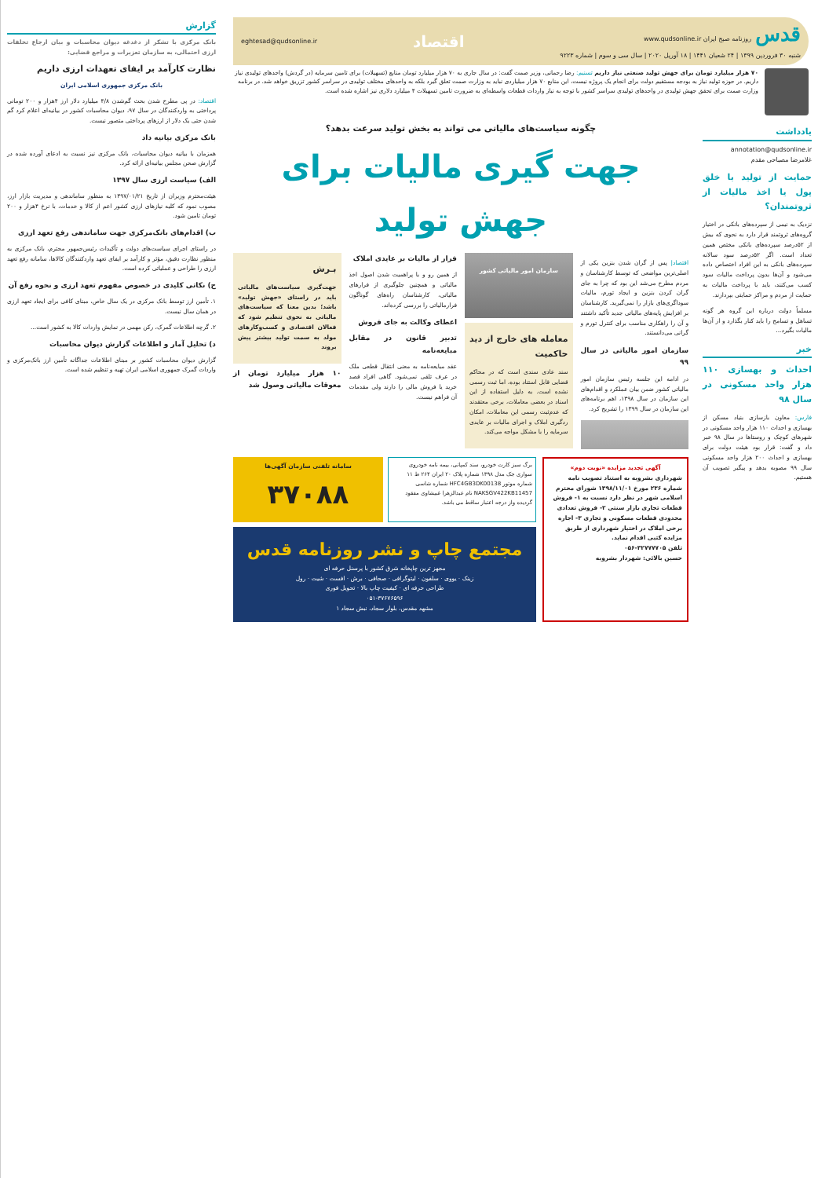قدس روزنامه صبح ایران www.qudsonline.ir
شنبه ۳۰ فروردین ۱۳۹۹ | ۲۴ شعبان ۱۴۴۱ | ۱۸ آوریل ۲۰۲۰ | سال سی و سوم | شماره ۹۲۲۳
اقتصاد
eghtesad@qudsonline.ir
۷۰ هزار میلیارد تومان برای جهش تولید صنعتی نیاز داریم تسنیم: رضا رحمانی، وزیر صمت گفت: در سال جاری به ۷۰ هزار میلیارد تومان منابع (تسهیلات) برای تامین سرمایه (در گردش) واحدهای تولیدی نیاز داریم. در حوزه تولید نیاز به بودجه مستقیم دولت برای انجام یک پروژه نیست، این منابع ۷۰ هزار میلیاردی نباید به وزارت صمت تعلق گیرد بلکه به واحدهای مختلف تولیدی در سراسر کشور تزریق خواهد شد. در برنامه وزارت صمت برای تحقق جهش تولیدی در واحدهای تولیدی سراسر کشور با توجه به نیاز واردات قطعات واسطه‌ای به ضرورت تامین تسهیلات ۴ میلیارد دلاری نیز اشاره شده است.
یادداشت
annotation@qudsonline.ir
غلامرضا مصباحی مقدم
حمایت از تولید با خلق پول یا اخذ مالیات از ثروتمندان؟
نزدیک به نیمی از سپرده‌های بانکی در اختیار گروه‌های ثروتمند قرار دارد به نحوی که بیش از ۵۲درصد سپرده‌های بانکی مختص همین تعداد است. اگر ۵۲درصد سود سالانه سپرده‌های بانکی به این افراد اختصاص داده می‌شود و آن‌ها بدون پرداخت مالیات سود کسب می‌کنند، باید با پرداخت مالیات به حمایت از مردم و مراکز حمایتی بپردازند.
مسلماً دولت درباره این گروه هر گونه تساهل و تسامح را باید کنار بگذارد و از آن‌ها مالیات بگیرد...
خبر
احداث و بهسازی ۱۱۰ هزار واحد مسکونی در سال ۹۸
فارس: معاون بازسازی بنیاد مسکن از بهسازی و احداث ۱۱۰ هزار واحد مسکونی در شهرهای کوچک و روستاها در سال ۹۸ خبر داد و گفت: قرار بود هیئت دولت برای بهسازی و احداث ۲۰۰ هزار واحد مسکونی سال ۹۹ مصوبه بدهد و پیگیر تصویب آن هستیم.
چگونه سیاست‌های مالیاتی می تواند به بخش تولید سرعت بدهد؟
جهت گیری مالیات برای جهش تولید
اقتصاد| پس از گران شدن بنزین یکی از اصلی‌ترین مواضعی که توسط کارشناسان و مردم مطرح می‌شد این بود که چرا به جای گران کردن بنزین و ایجاد تورم، مالیات سوداگری‌های بازار را نمی‌گیرید. کارشناسان بر افزایش پایه‌های مالیاتی جدید تأکید داشتند و آن را راهکاری مناسب برای کنترل تورم و گرانی می‌دانستند.
سازمان امور مالیاتی در سال ۹۹
در ادامه این جلسه رئیس سازمان امور مالیاتی کشور ضمن بیان عملکرد و اقدام‌های این سازمان در سال ۱۳۹۸، اهم برنامه‌های این سازمان در سال ۱۳۹۹ را تشریح کرد.
سازمان امور مالیاتی کشور
معامله های خارج از دید حاکمیت
سند عادی سندی است که در محاکم قضایی قابل استناد بوده، اما ثبت رسمی نشده است. به دلیل استفاده از این اسناد در بعضی معاملات، برخی معتقدند که عدم‌ثبت رسمی این معاملات، امکان ردگیری املاک و اجرای مالیات بر عایدی سرمایه را با مشکل مواجه می‌کند.
فرار از مالیات بر عایدی املاک
از همین رو و با پراهمیت شدن اصول اخذ مالیاتی و همچنین جلوگیری از فرارهای مالیاتی، کارشناسان راه‌های گوناگون فرارمالیاتی را بررسی کرده‌اند.
اعطای وکالت به جای فروش
تدبیر قانون در مقابل مبایعه‌نامه
عقد مبایعه‌نامه به معنی انتقال قطعی ملک در عرف تلقی نمی‌شود. گاهی افراد قصد خرید یا فروش مالی را دارند ولی مقدمات آن فراهم نیست.
بـرش
جهت‌گیری سیاست‌های مالیاتی باید در راستای «جهش تولید» باشد؛ بدین معنا که سیاست‌های مالیاتی به نحوی تنظیم شود که فعالان اقتصادی و کسب‌وکارهای مولد به سمت تولید بیشتر پیش بروند
۱۰ هزار میلیارد تومان از معوقات مالیاتی وصول شد
آگهی تجدید مزایده «نوبت دوم»
شهرداری بشرویه به استناد تصویب نامه شماره ۲۳۶ مورخ ۱۳۹۸/۱۱/۰۱ شورای محترم اسلامی شهر در نظر دارد نسبت به ۱- فروش قطعات تجاری بازار سنتی ۲- فروش تعدادی محدودی قطعات مسکونی و تجاری ۳- اجاره برخی املاک در اختیار شهرداری از طریق مزایده کتبی اقدام نماید.
تلفن ۳۲۷۷۷۷۰۵-۰۵۶
حسین بالائی: شهردار بشرویه
برگ سبز کارت خودرو، سند کمپانی، بیمه نامه خودروی سواری جک مدل ۱۳۹۸ شماره پلاک ۲۰ ایران ۲۶۴ ط ۱۱ شماره موتور HFC4GB3DK00138 شماره شاسی NAKSGV422KB11457 نام عبدالزهرا غبیشاوی مفقود گردیده واز درجه اعتبار ساقط می باشد.
سامانه تلفنی سازمان آگهی‌ها
۳۷۰۸۸
مجتمع چاپ و نشر روزنامه قدس
مجهز ترین چاپخانه شرق کشور با پرسنل حرفه ای
زینک · یووی · سلفون · لیتوگرافی · صحافی · برش · افست · شیت · رول
طراحی حرفه ای · کیفیت چاپ بالا · تحویل فوری
۰۵۱-۳۷۶۷۶۵۹۶
مشهد مقدس، بلوار سجاد، نبش سجاد ۱
گزارش
بانک مرکزی با تشکر از دغدغه دیوان محاسبات و بیان ارجاع تخلفات ارزی احتمالی، به سازمان تعزیرات و مراجع قضایی:
نظارت کارآمد بر ایفای تعهدات ارزی داریم
بانک مرکزی جمهوری اسلامی ایران
اقتصاد: در پی مطرح شدن بحث گم‌شدن ۴/۸ میلیارد دلار ارز ۴هزار و ۲۰۰ تومانی پرداختی به واردکنندگان در سال ۹۷، دیوان محاسبات کشور در بیانیه‌ای اعلام کرد گم شدن حتی یک دلار از ارزهای پرداختی متصور نیست.
بانک مرکزی بیانیه داد
همزمان با بیانیه دیوان محاسبات، بانک مرکزی نیز نسبت به ادعای آورده شده در گزارش صحن مجلس بیانیه‌ای ارائه کرد.
الف) سیاست ارزی سال ۱۳۹۷
هیئت‌محترم وزیران از تاریخ ۱۳۹۷/۰۱/۲۱ به منظور ساماندهی و مدیریت بازار ارز، مصوب نمود که کلیه نیازهای ارزی کشور اعم از کالا و خدمات، با نرخ ۴هزار و ۲۰۰ تومان تامین شود.
ب) اقدام‌های بانک‌مرکزی جهت ساماندهی رفع تعهد ارزی
در راستای اجرای سیاست‌های دولت و تأکیدات رئیس‌جمهور محترم، بانک مرکزی به منظور نظارت دقیق، مؤثر و کارآمد بر ایفای تعهد واردکنندگان کالاها، سامانه رفع تعهد ارزی را طراحی و عملیاتی کرده است.
ج) نکاتی کلیدی در خصوص مفهوم تعهد ارزی و نحوه رفع آن
۱. تأمین ارز توسط بانک مرکزی در یک سال خاص، مبنای کافی برای ایجاد تعهد ارزی در همان سال نیست.
۲. گرچه اطلاعات گمرک، رکن مهمی در نمایش واردات کالا به کشور است...
د) تحلیل آمار و اطلاعات گزارش دیوان محاسبات
گزارش دیوان محاسبات کشور بر مبنای اطلاعات جداگانه تأمین ارز بانک‌مرکزی و واردات گمرک جمهوری اسلامی ایران تهیه و تنظیم شده است.